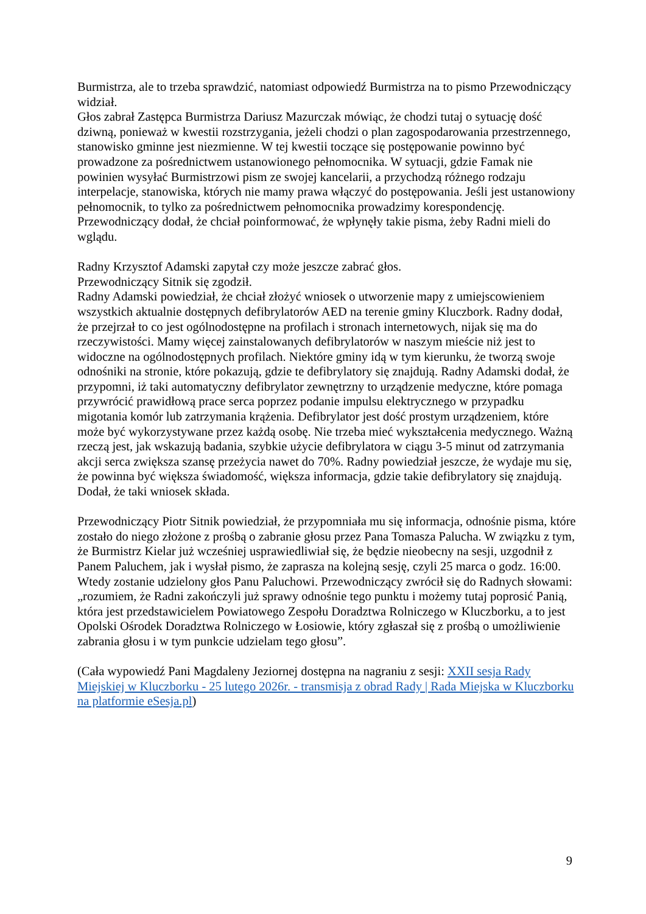Burmistrza, ale to trzeba sprawdzić, natomiast odpowiedź Burmistrza na to pismo Przewodniczący widział.
Głos zabrał Zastępca Burmistrza Dariusz Mazurczak mówiąc, że chodzi tutaj o sytuację dość dziwną, ponieważ w kwestii rozstrzygania, jeżeli chodzi o plan zagospodarowania przestrzennego, stanowisko gminne jest niezmienne. W tej kwestii toczące się postępowanie powinno być prowadzone za pośrednictwem ustanowionego pełnomocnika. W sytuacji, gdzie Famak nie powinien wysyłać Burmistrzowi pism ze swojej kancelarii, a przychodzą różnego rodzaju interpelacje, stanowiska, których nie mamy prawa włączyć do postępowania. Jeśli jest ustanowiony pełnomocnik, to tylko za pośrednictwem pełnomocnika prowadzimy korespondencję.
Przewodniczący dodał, że chciał poinformować, że wpłynęły takie pisma, żeby Radni mieli do wglądu.
Radny Krzysztof Adamski zapytał czy może jeszcze zabrać głos.
Przewodniczący Sitnik się zgodził.
Radny Adamski powiedział, że chciał złożyć wniosek o utworzenie mapy z umiejscowieniem wszystkich aktualnie dostępnych defibrylatorów AED na terenie gminy Kluczbork. Radny dodał, że przejrzał to co jest ogólnodostępne na profilach i stronach internetowych, nijak się ma do rzeczywistości. Mamy więcej zainstalowanych defibrylatorów w naszym mieście niż jest to widoczne na ogólnodostępnych profilach. Niektóre gminy idą w tym kierunku, że tworzą swoje odnośniki na stronie, które pokazują, gdzie te defibrylatory się znajdują. Radny Adamski dodał, że przypomni, iż taki automatyczny defibrylator zewnętrzny to urządzenie medyczne, które pomaga przywrócić prawidłową prace serca poprzez podanie impulsu elektrycznego w przypadku migotania komór lub zatrzymania krążenia. Defibrylator jest dość prostym urządzeniem, które może być wykorzystywane przez każdą osobę. Nie trzeba mieć wykształcenia medycznego. Ważną rzeczą jest, jak wskazują badania, szybkie użycie defibrylatora w ciągu 3-5 minut od zatrzymania akcji serca zwiększa szansę przeżycia nawet do 70%. Radny powiedział jeszcze, że wydaje mu się, że powinna być większa świadomość, większa informacja, gdzie takie defibrylatory się znajdują. Dodał, że taki wniosek składa.
Przewodniczący Piotr Sitnik powiedział, że przypomniała mu się informacja, odnośnie pisma, które zostało do niego złożone z prośbą o zabranie głosu przez Pana Tomasza Palucha. W związku z tym, że Burmistrz Kielar już wcześniej usprawiedliwiał się, że będzie nieobecny na sesji, uzgodnił z Panem Paluchem, jak i wysłał pismo, że zaprasza na kolejną sesję, czyli 25 marca o godz. 16:00. Wtedy zostanie udzielony głos Panu Paluchowi. Przewodniczący zwrócił się do Radnych słowami: „rozumiem, że Radni zakończyli już sprawy odnośnie tego punktu i możemy tutaj poprosić Panią, która jest przedstawicielem Powiatowego Zespołu Doradztwa Rolniczego w Kluczborku, a to jest Opolski Ośrodek Doradztwa Rolniczego w Łosiowie, który zgłaszał się z prośbą o umożliwienie zabrania głosu i w tym punkcie udzielam tego głosu”.
(Cała wypowiedź Pani Magdaleny Jeziornej dostępna na nagraniu z sesji: XXII sesja Rady Miejskiej w Kluczborku - 25 lutego 2026r. - transmisja z obrad Rady | Rada Miejska w Kluczborku na platformie eSesja.pl)
9